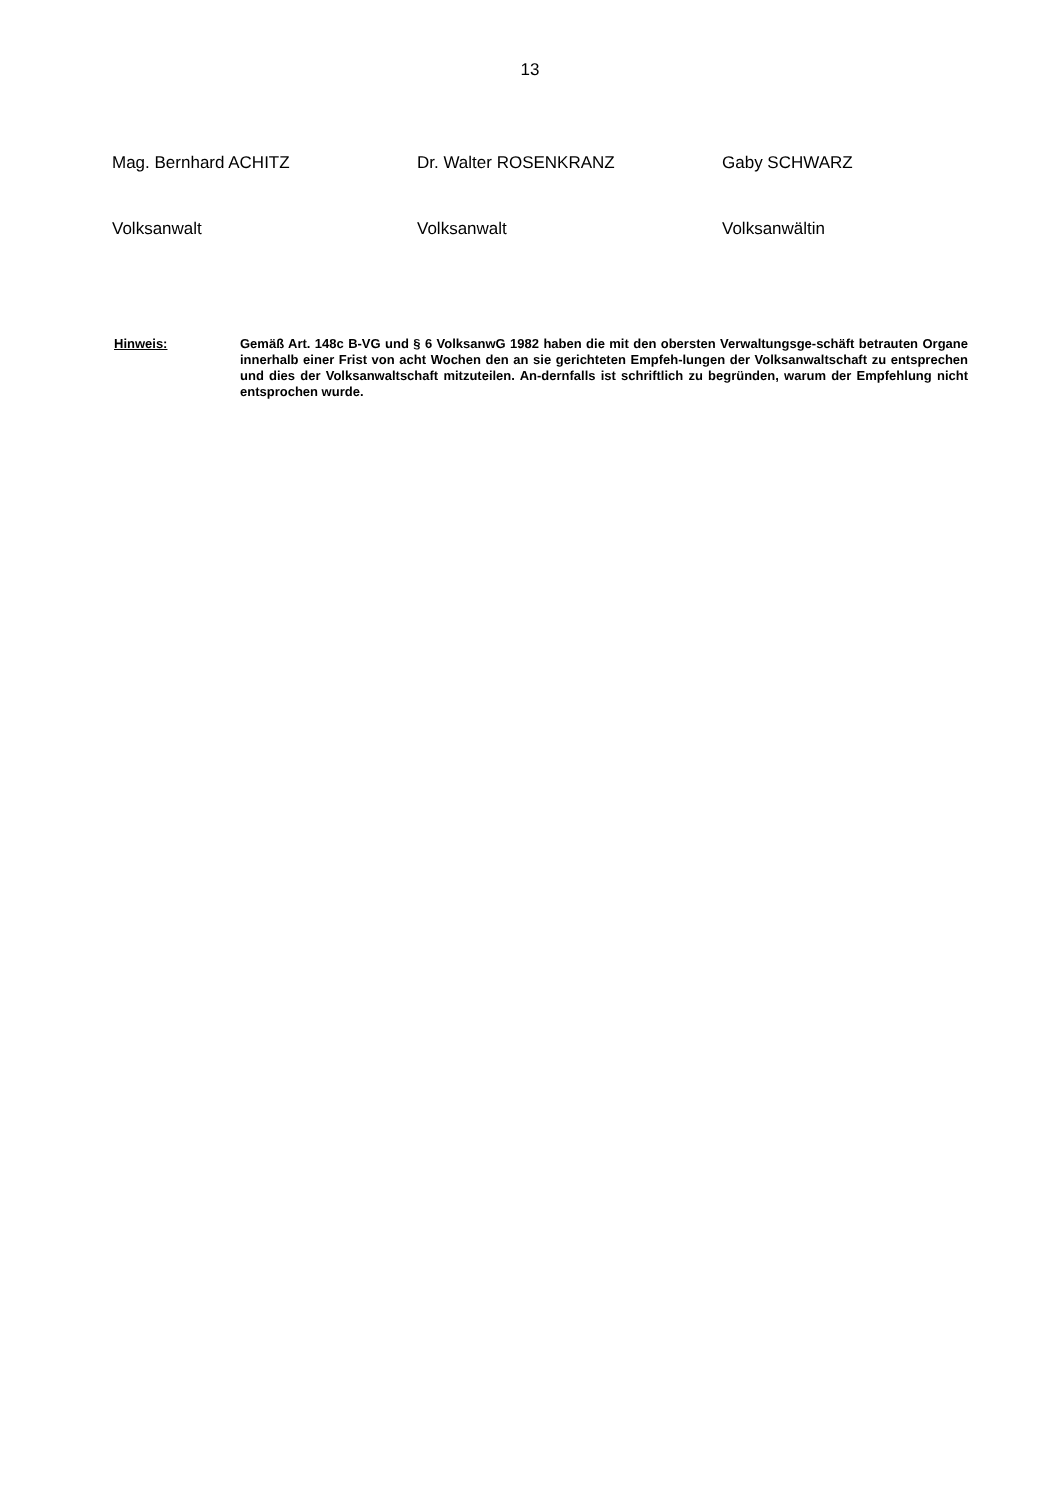13
Mag. Bernhard ACHITZ Dr. Walter ROSENKRANZ Gaby SCHWARZ
Volksanwalt Volksanwalt Volksanwältin
Hinweis: Gemäß Art. 148c B-VG und § 6 VolksanwG 1982 haben die mit den obersten Verwaltungsge-schäft betrauten Organe innerhalb einer Frist von acht Wochen den an sie gerichteten Empfeh-lungen der Volksanwaltschaft zu entsprechen und dies der Volksanwaltschaft mitzuteilen. An-dernfalls ist schriftlich zu begründen, warum der Empfehlung nicht entsprochen wurde.